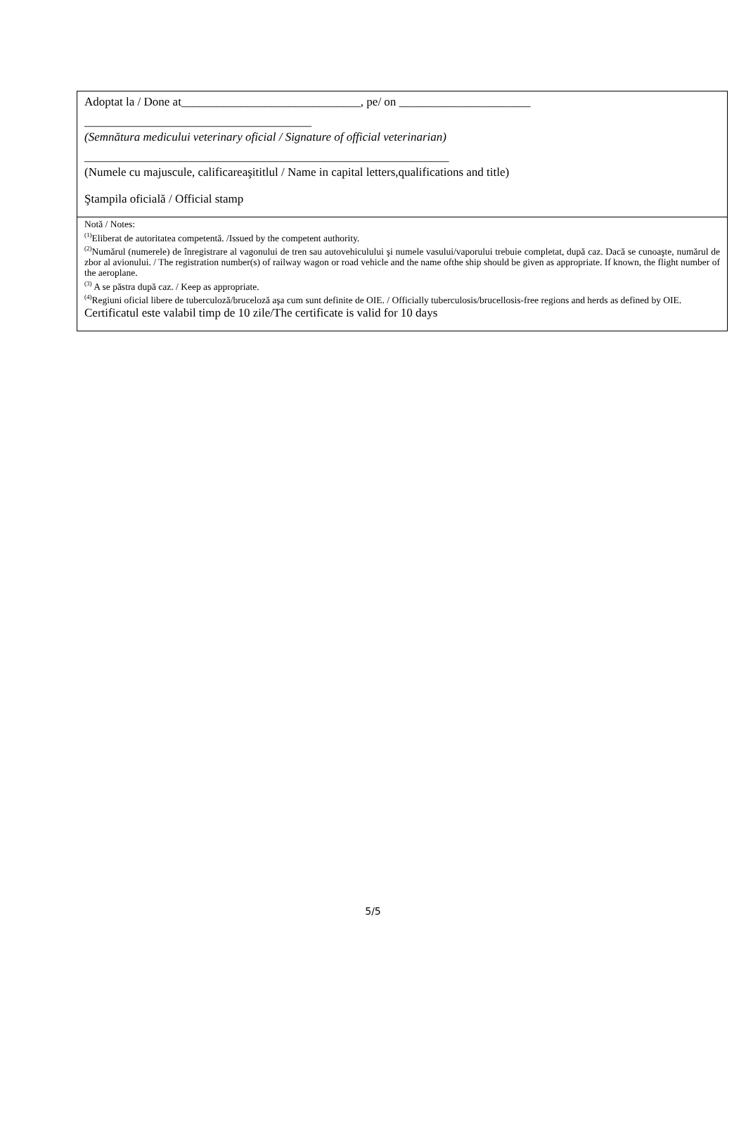Adoptat la / Done at______________________________, pe/ on ______________________
______________________________________
(Semnătura medicului veterinary oficial / Signature of official veterinarian)
_____________________________________________________________
(Numele cu majuscule, calificareaşititlul / Name in capital letters,qualifications and title)
Ştampila oficială / Official stamp
Notă / Notes:
<sup>(1)</sup> Eliberat de autoritatea competentă. /Issued by the competent authority.
<sup>(2)</sup> Numărul (numerele) de înregistrare al vagonului de tren sau autovehiculului şi numele vasului/vaporului trebuie completat, după caz. Dacă se cunoaşte, numărul de zbor al avionului. / The registration number(s) of railway wagon or road vehicle and the name ofthe ship should be given as appropriate. If known, the flight number of the aeroplane.
<sup>(3)</sup> A se păstra după caz. / Keep as appropriate.
<sup>(4)</sup> Regiuni oficial libere de tuberculoză/bruceloză aşa cum sunt definite de OIE. / Officially tuberculosis/brucellosis-free regions and herds as defined by OIE.
Certificatul este valabil timp de 10 zile/The certificate is valid for 10 days
5/5